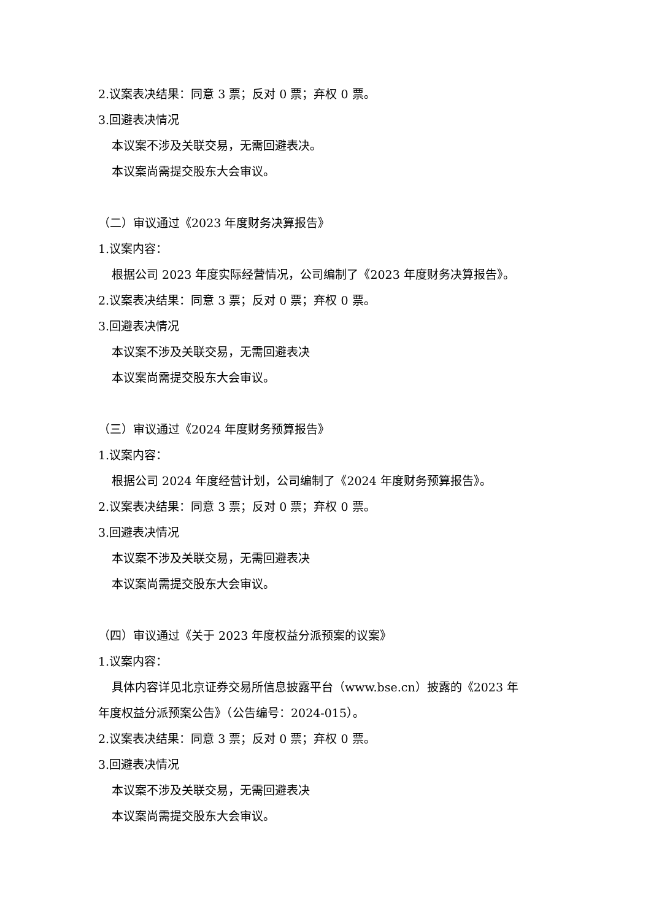2.议案表决结果：同意 3 票；反对 0 票；弃权 0 票。
3.回避表决情况
本议案不涉及关联交易，无需回避表决。
本议案尚需提交股东大会审议。
（二）审议通过《2023 年度财务决算报告》
1.议案内容：
根据公司 2023 年度实际经营情况，公司编制了《2023 年度财务决算报告》。
2.议案表决结果：同意 3 票；反对 0 票；弃权 0 票。
3.回避表决情况
本议案不涉及关联交易，无需回避表决
本议案尚需提交股东大会审议。
（三）审议通过《2024 年度财务预算报告》
1.议案内容：
根据公司 2024 年度经营计划，公司编制了《2024 年度财务预算报告》。
2.议案表决结果：同意 3 票；反对 0 票；弃权 0 票。
3.回避表决情况
本议案不涉及关联交易，无需回避表决
本议案尚需提交股东大会审议。
（四）审议通过《关于 2023 年度权益分派预案的议案》
1.议案内容：
具体内容详见北京证券交易所信息披露平台（www.bse.cn）披露的《2023 年
年度权益分派预案公告》（公告编号：2024-015）。
2.议案表决结果：同意 3 票；反对 0 票；弃权 0 票。
3.回避表决情况
本议案不涉及关联交易，无需回避表决
本议案尚需提交股东大会审议。